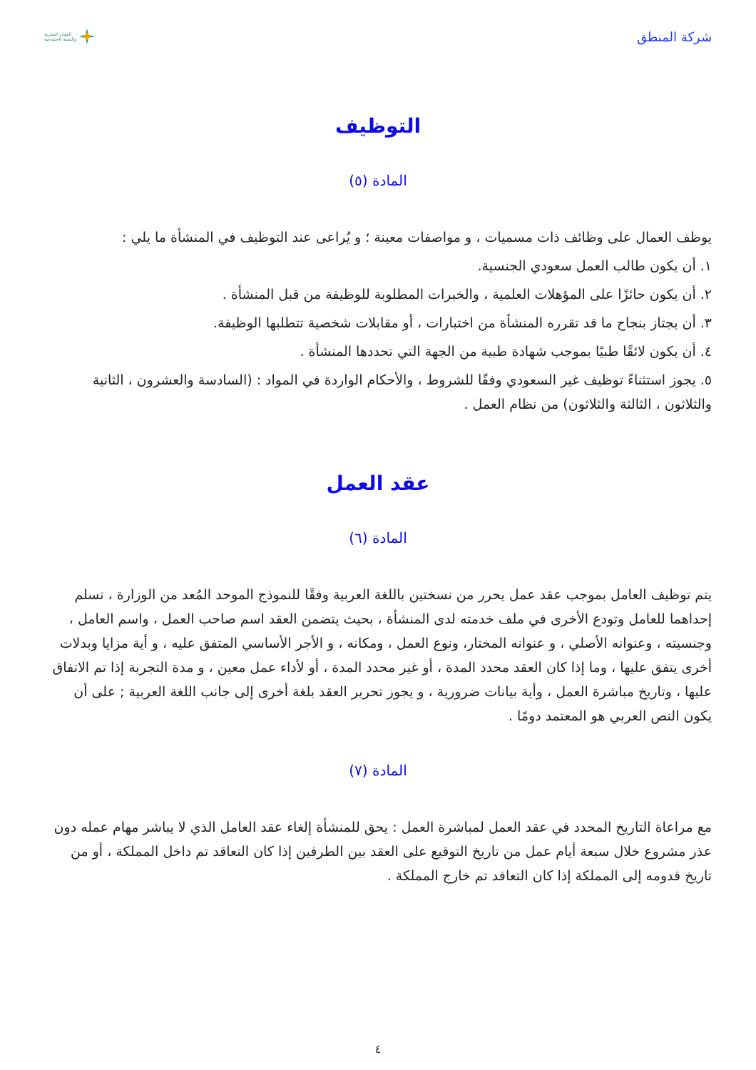شركة المنطق الموارد البشرية
والتنمية الاجتماعية
التوظيف
المادة (٥)
يوظف العمال على وظائف ذات مسميات ، و مواصفات معينة ؛ و يُراعى عند التوظيف في المنشأة ما يلي :
١. أن يكون طالب العمل سعودي الجنسية.
٢. أن يكون حائزًا على المؤهلات العلمية ، والخبرات المطلوبة للوظيفة من قبل المنشأة .
٣. أن يجتاز بنجاح ما قد تقرره المنشأة من اختبارات ، أو مقابلات شخصية تتطلبها الوظيفة.
٤. أن يكون لائقًا طبيًا بموجب شهادة طبية من الجهة التي تحددها المنشأة .
٥. يجوز استثناءً توظيف غير السعودي وفقًا للشروط ، والأحكام الواردة في المواد : (السادسة والعشرون ، الثانية والثلاثون ، الثالثة والثلاثون) من نظام العمل .
عقد العمل
المادة (٦)
يتم توظيف العامل بموجب عقد عمل يحرر من نسختين باللغة العربية وفقًا للنموذج الموحد المُعد من الوزارة ، تسلم إحداهما للعامل وتودع الأخرى في ملف خدمته لدى المنشأة ، بحيث يتضمن العقد اسم صاحب العمل ، واسم العامل ، وجنسيته ، وعنوانه الأصلي ، و عنوانه المختار، ونوع العمل ، ومكانه ، و الأجر الأساسي المتفق عليه ، و أية مزايا وبدلات أخرى يتفق عليها ، وما إذا كان العقد محدد المدة ، أو غير محدد المدة ، أو لأداء عمل معين ، و مدة التجربة إذا تم الاتفاق عليها ، وتاريخ مباشرة العمل ، وأية بيانات ضرورية ، و يجوز تحرير العقد بلغة أخرى إلى جانب اللغة العربية ; على أن يكون النص العربي هو المعتمد دومًا .
المادة (٧)
مع مراعاة التاريخ المحدد في عقد العمل لمباشرة العمل : يحق للمنشأة إلغاء عقد العامل الذي لا يباشر مهام عمله دون عذر مشروع خلال سبعة أيام عمل من تاريخ التوقيع على العقد بين الطرفين إذا كان التعاقد تم داخل المملكة ، أو من تاريخ قدومه إلى المملكة إذا كان التعاقد تم خارج المملكة .
٤